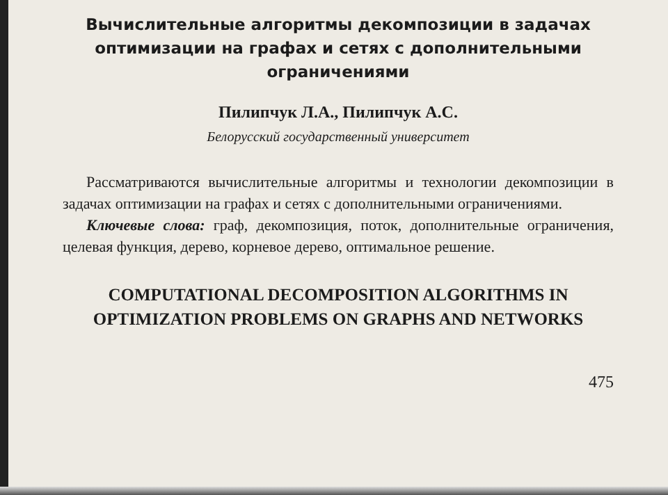Вычислительные алгоритмы декомпозиции в задачах оптимизации на графах и сетях с дополнительными ограничениями
Пилипчук Л.А., Пилипчук А.С.
Белорусский государственный университет
Рассматриваются вычислительные алгоритмы и технологии декомпозиции в задачах оптимизации на графах и сетях с дополнительными ограничениями.
Ключевые слова: граф, декомпозиция, поток, дополнительные ограничения, целевая функция, дерево, корневое дерево, оптимальное решение.
COMPUTATIONAL DECOMPOSITION ALGORITHMS IN OPTIMIZATION PROBLEMS ON GRAPHS AND NETWORKS
475